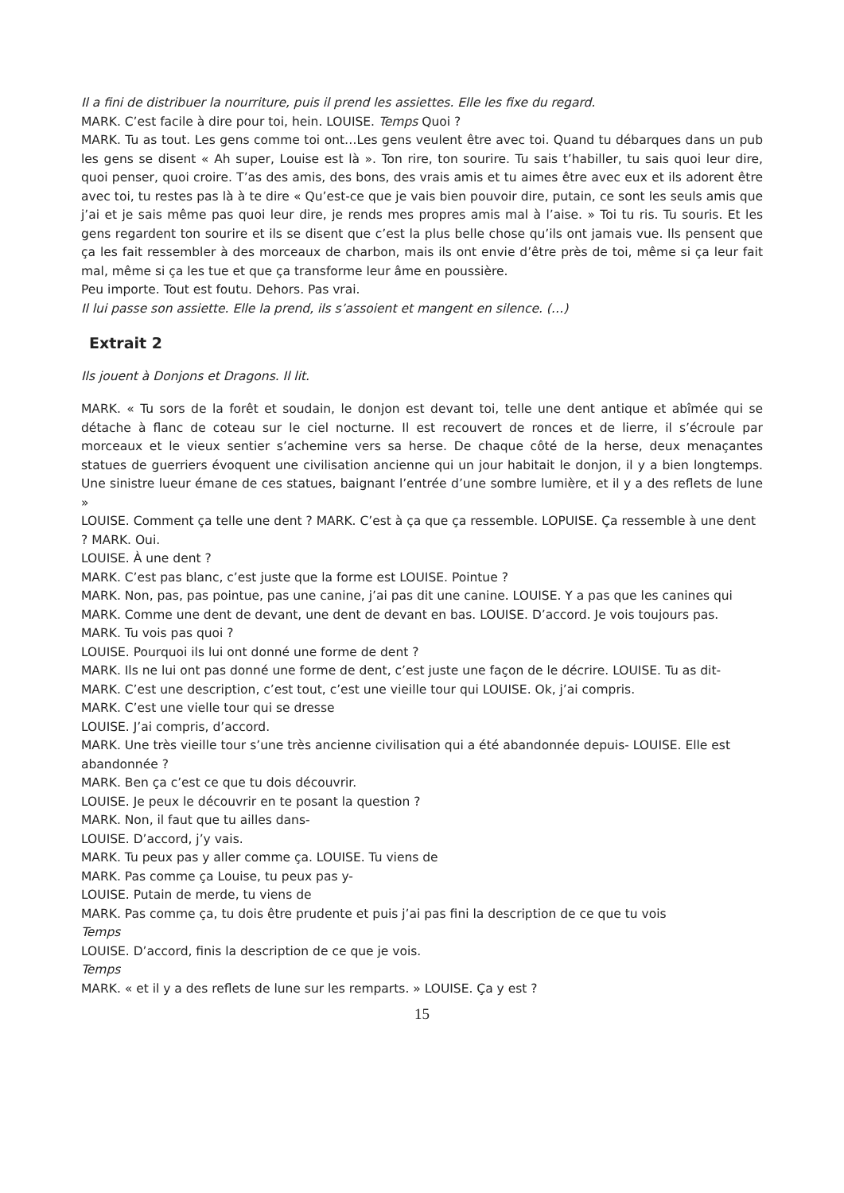Il a fini de distribuer la nourriture, puis il prend les assiettes. Elle les fixe du regard.
MARK. C’est facile à dire pour toi, hein. LOUISE. Temps Quoi ?
MARK. Tu as tout. Les gens comme toi ont…Les gens veulent être avec toi. Quand tu débarques dans un pub les gens se disent « Ah super, Louise est là ». Ton rire, ton sourire. Tu sais t’habiller, tu sais quoi leur dire, quoi penser, quoi croire. T’as des amis, des bons, des vrais amis et tu aimes être avec eux et ils adorent être avec toi, tu restes pas là à te dire « Qu’est-ce que je vais bien pouvoir dire, putain, ce sont les seuls amis que j’ai et je sais même pas quoi leur dire, je rends mes propres amis mal à l’aise. » Toi tu ris. Tu souris. Et les gens regardent ton sourire et ils se disent que c’est la plus belle chose qu’ils ont jamais vue. Ils pensent que ça les fait ressembler à des morceaux de charbon, mais ils ont envie d’être près de toi, même si ça leur fait mal, même si ça les tue et que ça transforme leur âme en poussière.
Peu importe. Tout est foutu. Dehors. Pas vrai.
Il lui passe son assiette. Elle la prend, ils s’assoient et mangent en silence. (…)
Extrait 2
Ils jouent à Donjons et Dragons. Il lit.
MARK. « Tu sors de la forêt et soudain, le donjon est devant toi, telle une dent antique et abîmée qui se détache à flanc de coteau sur le ciel nocturne. Il est recouvert de ronces et de lierre, il s’écroule par morceaux et le vieux sentier s’achemine vers sa herse. De chaque côté de la herse, deux menaçantes statues de guerriers évoquent une civilisation ancienne qui un jour habitait le donjon, il y a bien longtemps. Une sinistre lueur émane de ces statues, baignant l’entrée d’une sombre lumière, et il y a des reflets de lune »
LOUISE. Comment ça telle une dent ? MARK. C’est à ça que ça ressemble. LOPUISE. Ça ressemble à une dent ? MARK. Oui.
LOUISE. À une dent ?
MARK. C’est pas blanc, c’est juste que la forme est LOUISE. Pointue ?
MARK. Non, pas, pas pointue, pas une canine, j’ai pas dit une canine. LOUISE. Y a pas que les canines qui
MARK. Comme une dent de devant, une dent de devant en bas. LOUISE. D’accord. Je vois toujours pas.
MARK. Tu vois pas quoi ?
LOUISE. Pourquoi ils lui ont donné une forme de dent ?
MARK. Ils ne lui ont pas donné une forme de dent, c’est juste une façon de le décrire. LOUISE. Tu as dit-
MARK. C’est une description, c’est tout, c’est une vieille tour qui LOUISE. Ok, j’ai compris.
MARK. C’est une vielle tour qui se dresse
LOUISE. J’ai compris, d’accord.
MARK. Une très vieille tour s’une très ancienne civilisation qui a été abandonnée depuis- LOUISE. Elle est abandonnée ?
MARK. Ben ça c’est ce que tu dois découvrir.
LOUISE. Je peux le découvrir en te posant la question ?
MARK. Non, il faut que tu ailles dans-
LOUISE. D’accord, j’y vais.
MARK. Tu peux pas y aller comme ça. LOUISE. Tu viens de
MARK. Pas comme ça Louise, tu peux pas y-
LOUISE. Putain de merde, tu viens de
MARK. Pas comme ça, tu dois être prudente et puis j’ai pas fini la description de ce que tu vois
Temps
LOUISE. D’accord, finis la description de ce que je vois.
Temps
MARK. « et il y a des reflets de lune sur les remparts. » LOUISE. Ça y est ?
15